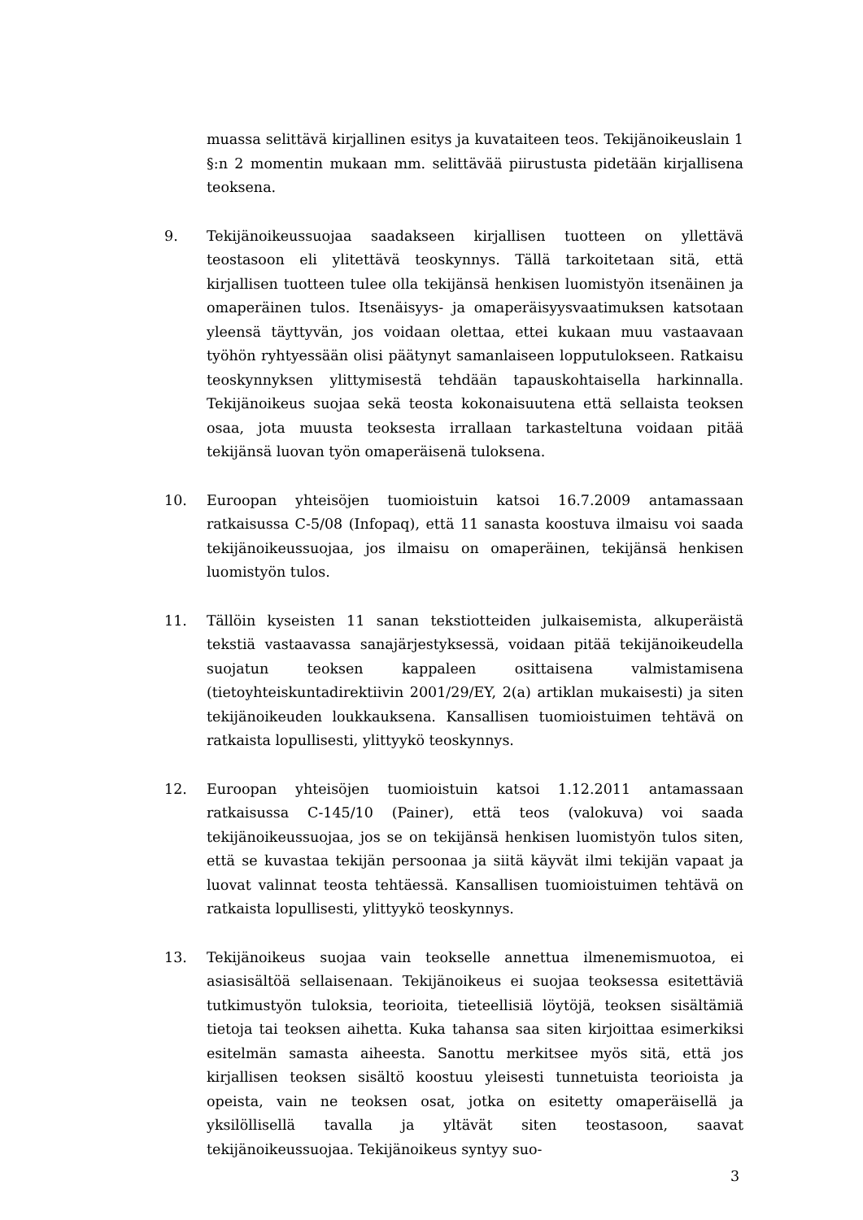muassa selittävä kirjallinen esitys ja kuvataiteen teos. Tekijänoikeuslain 1 §:n 2 momentin mukaan mm. selittävää piirustusta pidetään kirjallisena teoksena.
9. Tekijänoikeussuojaa saadakseen kirjallisen tuotteen on yllettävä teostasoon eli ylitettävä teoskynnys. Tällä tarkoitetaan sitä, että kirjallisen tuotteen tulee olla tekijänsä henkisen luomistyön itsenäinen ja omaperäinen tulos. Itsenäisyys- ja omaperäisyysvaatimuksen katsotaan yleensä täyttyvän, jos voidaan olettaa, ettei kukaan muu vastaavaan työhön ryhtyessään olisi päätynyt samanlaiseen lopputulokseen. Ratkaisu teoskynnyksen ylittymisestä tehdään tapauskohtaisella harkinnalla. Tekijänoikeus suojaa sekä teosta kokonaisuutena että sellaista teoksen osaa, jota muusta teoksesta irrallaan tarkasteltuna voidaan pitää tekijänsä luovan työn omaperäisenä tuloksena.
10. Euroopan yhteisöjen tuomioistuin katsoi 16.7.2009 antamassaan ratkaisussa C-5/08 (Infopaq), että 11 sanasta koostuva ilmaisu voi saada tekijänoikeussuojaa, jos ilmaisu on omaperäinen, tekijänsä henkisen luomistyön tulos.
11. Tällöin kyseisten 11 sanan tekstiotteiden julkaisemista, alkuperäistä tekstiä vastaavassa sanajärjestyksessä, voidaan pitää tekijänoikeudella suojatun teoksen kappaleen osittaisena valmistamisena (tietoyhteiskuntadirektiivin 2001/29/EY, 2(a) artiklan mukaisesti) ja siten tekijänoikeuden loukkauksena. Kansallisen tuomioistuimen tehtävä on ratkaista lopullisesti, ylittyykö teoskynnys.
12. Euroopan yhteisöjen tuomioistuin katsoi 1.12.2011 antamassaan ratkaisussa C-145/10 (Painer), että teos (valokuva) voi saada tekijänoikeussuojaa, jos se on tekijänsä henkisen luomistyön tulos siten, että se kuvastaa tekijän persoonaa ja siitä käyvät ilmi tekijän vapaat ja luovat valinnat teosta tehtäessä. Kansallisen tuomioistuimen tehtävä on ratkaista lopullisesti, ylittyykö teoskynnys.
13. Tekijänoikeus suojaa vain teokselle annettua ilmenemismuotoa, ei asiasisältöä sellaisenaan. Tekijänoikeus ei suojaa teoksessa esitettäviä tutkimustyön tuloksia, teorioita, tieteellisiä löytöjä, teoksen sisältämiä tietoja tai teoksen aihetta. Kuka tahansa saa siten kirjoittaa esimerkiksi esitelmän samasta aiheesta. Sanottu merkitsee myös sitä, että jos kirjallisen teoksen sisältö koostuu yleisesti tunnetuista teorioista ja opeista, vain ne teoksen osat, jotka on esitetty omaperäisellä ja yksilöllisellä tavalla ja yltävät siten teostasoon, saavat tekijänoikeussuojaa. Tekijänoikeus syntyy suo-
3